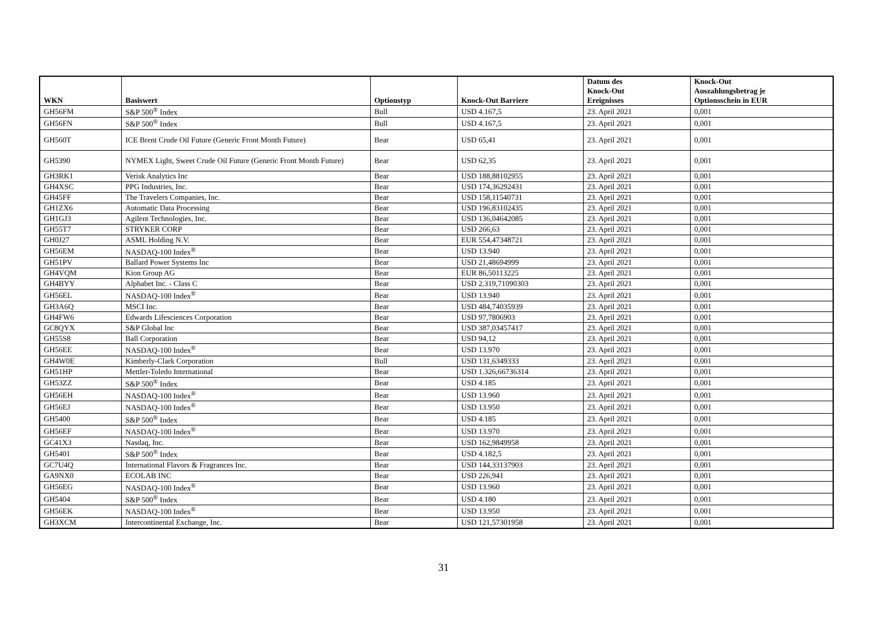| WKN | Basiswert | Optionstyp | Knock-Out Barriere | Datum des Knock-Out Ereignisses | Knock-Out Auszahlungsbetrag je Optionsschein in EUR |
| --- | --- | --- | --- | --- | --- |
| GH56FM | S&P 500<sup>®</sup> Index | Bull | USD 4.167,5 | 23. April 2021 | 0,001 |
| GH56FN | S&P 500<sup>®</sup> Index | Bull | USD 4.167,5 | 23. April 2021 | 0,001 |
| GH560T | ICE Brent Crude Oil Future (Generic Front Month Future) | Bear | USD 65,41 | 23. April 2021 | 0,001 |
| GH5390 | NYMEX Light, Sweet Crude Oil Future (Generic Front Month Future) | Bear | USD 62,35 | 23. April 2021 | 0,001 |
| GH3RK1 | Verisk Analytics Inc | Bear | USD 188,88102955 | 23. April 2021 | 0,001 |
| GH4XSC | PPG Industries, Inc. | Bear | USD 174,36292431 | 23. April 2021 | 0,001 |
| GH45FF | The Travelers Companies, Inc. | Bear | USD 158,11540731 | 23. April 2021 | 0,001 |
| GH1ZX6 | Automatic Data Processing | Bear | USD 196,83102435 | 23. April 2021 | 0,001 |
| GH1GJ3 | Agilent Technologies, Inc. | Bear | USD 136,04642085 | 23. April 2021 | 0,001 |
| GH55T7 | STRYKER CORP | Bear | USD 266,63 | 23. April 2021 | 0,001 |
| GH0J27 | ASML Holding N.V. | Bear | EUR 554,47348721 | 23. April 2021 | 0,001 |
| GH56EM | NASDAQ-100 Index<sup>®</sup> | Bear | USD 13.940 | 23. April 2021 | 0,001 |
| GH51PV | Ballard Power Systems Inc | Bear | USD 21,48694999 | 23. April 2021 | 0,001 |
| GH4VQM | Kion Group AG | Bear | EUR 86,50113225 | 23. April 2021 | 0,001 |
| GH4BYY | Alphabet Inc. - Class C | Bear | USD 2.319,71090303 | 23. April 2021 | 0,001 |
| GH56EL | NASDAQ-100 Index<sup>®</sup> | Bear | USD 13.940 | 23. April 2021 | 0,001 |
| GH3A6Q | MSCI Inc. | Bear | USD 484,74035939 | 23. April 2021 | 0,001 |
| GH4FW6 | Edwards Lifesciences Corporation | Bear | USD 97,7806903 | 23. April 2021 | 0,001 |
| GC8QYX | S&P Global Inc | Bear | USD 387,03457417 | 23. April 2021 | 0,001 |
| GH55S8 | Ball Corporation | Bear | USD 94,12 | 23. April 2021 | 0,001 |
| GH56EE | NASDAQ-100 Index<sup>®</sup> | Bear | USD 13.970 | 23. April 2021 | 0,001 |
| GH4W0E | Kimberly-Clark Corporation | Bull | USD 131,6349333 | 23. April 2021 | 0,001 |
| GH51HP | Mettler-Toledo International | Bear | USD 1.326,66736314 | 23. April 2021 | 0,001 |
| GH53ZZ | S&P 500<sup>®</sup> Index | Bear | USD 4.185 | 23. April 2021 | 0,001 |
| GH56EH | NASDAQ-100 Index<sup>®</sup> | Bear | USD 13.960 | 23. April 2021 | 0,001 |
| GH56EJ | NASDAQ-100 Index<sup>®</sup> | Bear | USD 13.950 | 23. April 2021 | 0,001 |
| GH5400 | S&P 500<sup>®</sup> Index | Bear | USD 4.185 | 23. April 2021 | 0,001 |
| GH56EF | NASDAQ-100 Index<sup>®</sup> | Bear | USD 13.970 | 23. April 2021 | 0,001 |
| GC41X3 | Nasdaq, Inc. | Bear | USD 162,9849958 | 23. April 2021 | 0,001 |
| GH5401 | S&P 500<sup>®</sup> Index | Bear | USD 4.182,5 | 23. April 2021 | 0,001 |
| GC7U4Q | International Flavors & Fragrances Inc. | Bear | USD 144,33137903 | 23. April 2021 | 0,001 |
| GA9NX0 | ECOLAB INC | Bear | USD 226,941 | 23. April 2021 | 0,001 |
| GH56EG | NASDAQ-100 Index<sup>®</sup> | Bear | USD 13.960 | 23. April 2021 | 0,001 |
| GH5404 | S&P 500<sup>®</sup> Index | Bear | USD 4.180 | 23. April 2021 | 0,001 |
| GH56EK | NASDAQ-100 Index<sup>®</sup> | Bear | USD 13.950 | 23. April 2021 | 0,001 |
| GH3XCM | Intercontinental Exchange, Inc. | Bear | USD 121,57301958 | 23. April 2021 | 0,001 |
31